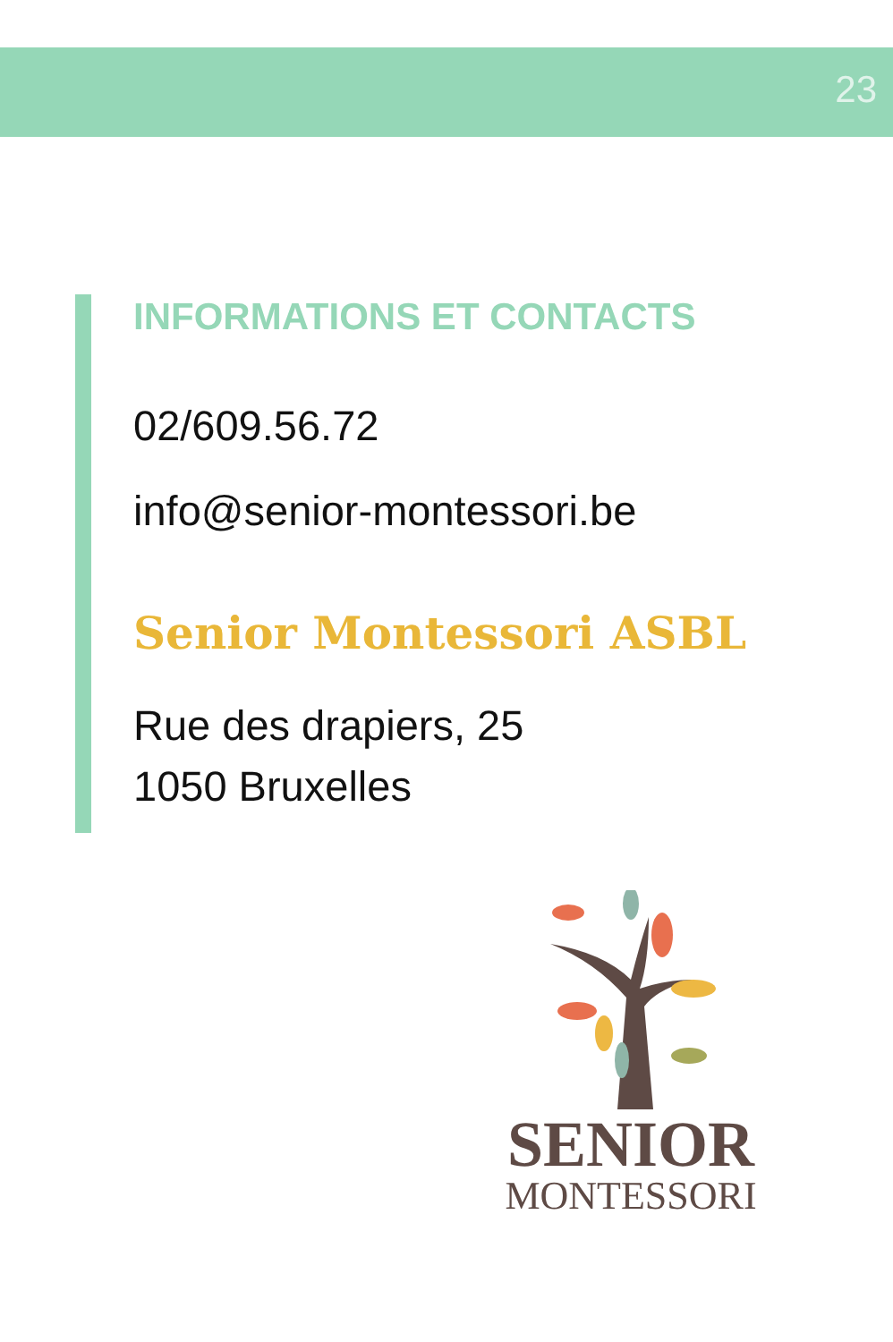23
INFORMATIONS ET CONTACTS
02/609.56.72
info@senior-montessori.be
Senior Montessori ASBL
Rue des drapiers, 25
1050 Bruxelles
SENIOR
MONTESSORI